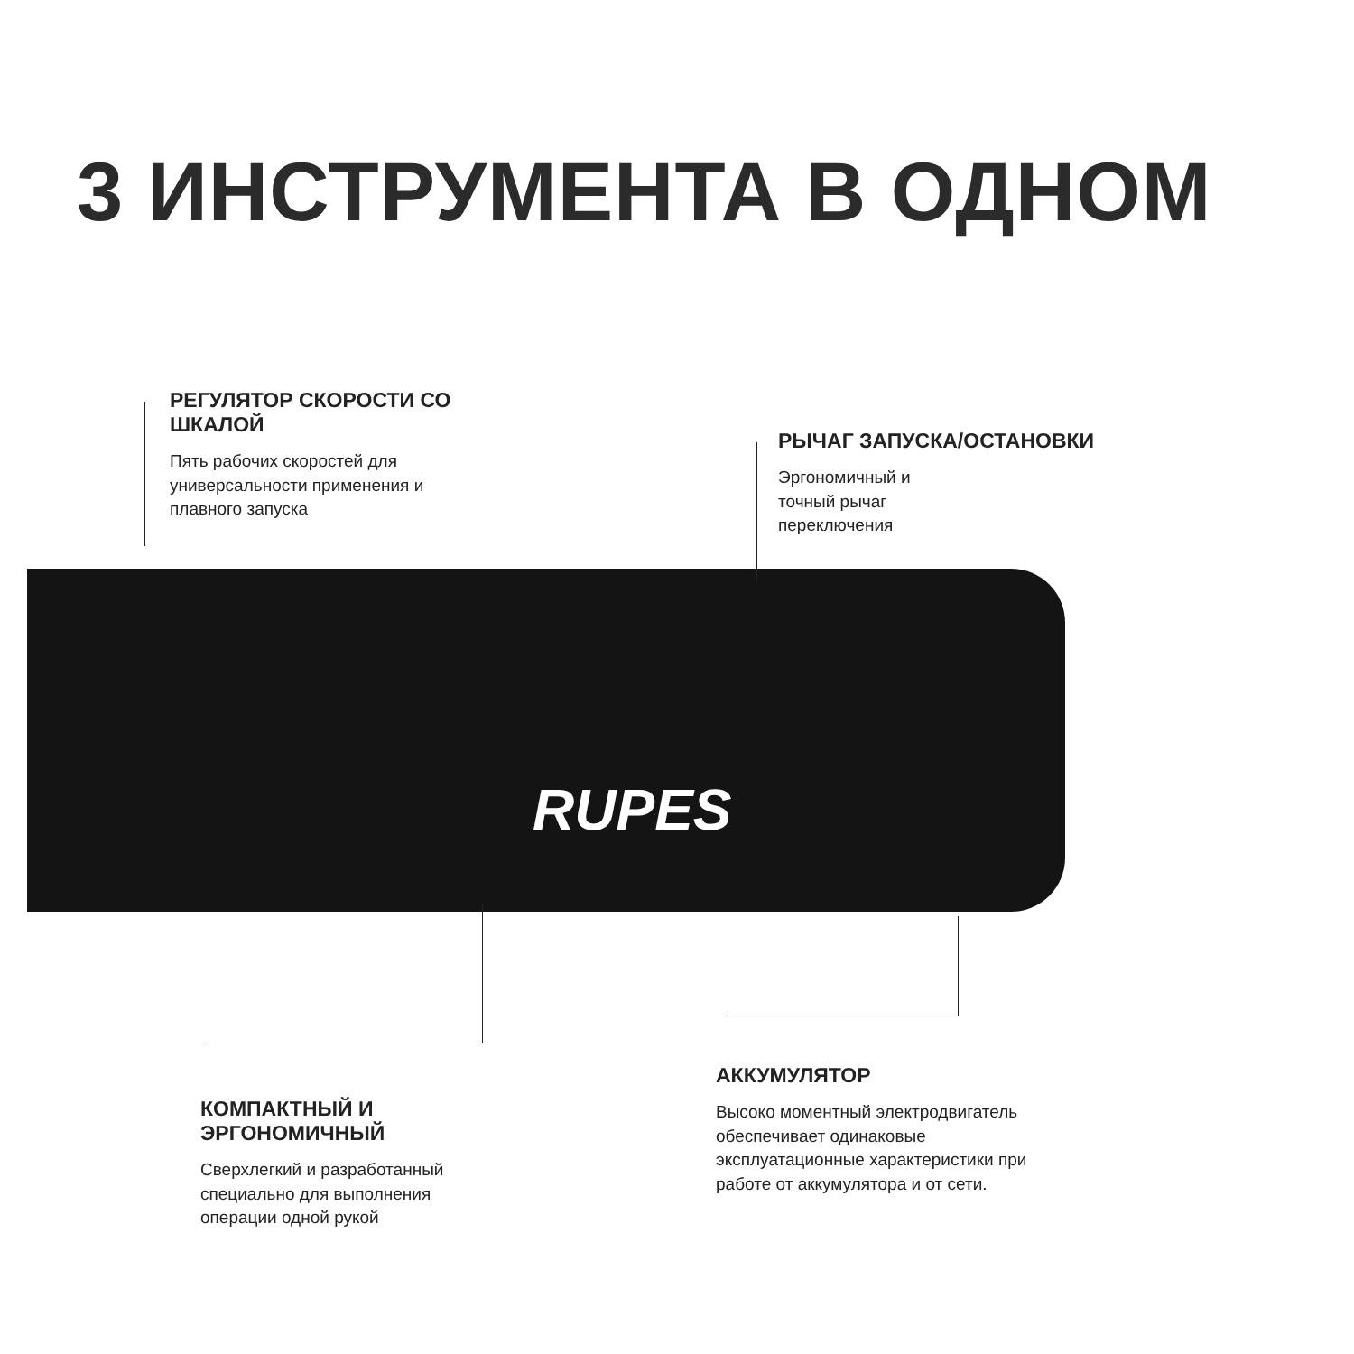3 ИНСТРУМЕНТА В ОДНОМ
РЕГУЛЯТОР СКОРОСТИ СО ШКАЛОЙ
Пять рабочих скоростей для универсальности применения и плавного запуска
РЫЧАГ ЗАПУСКА/ОСТАНОВКИ
Эргономичный и
точный рычаг
переключения
RUPES
КОМПАКТНЫЙ И ЭРГОНОМИЧНЫЙ
Сверхлегкий и разработанный специально для выполнения операции одной рукой
АККУМУЛЯТОР
Высоко моментный электродвигатель обеспечивает одинаковые эксплуатационные характеристики при работе от аккумулятора и от сети.